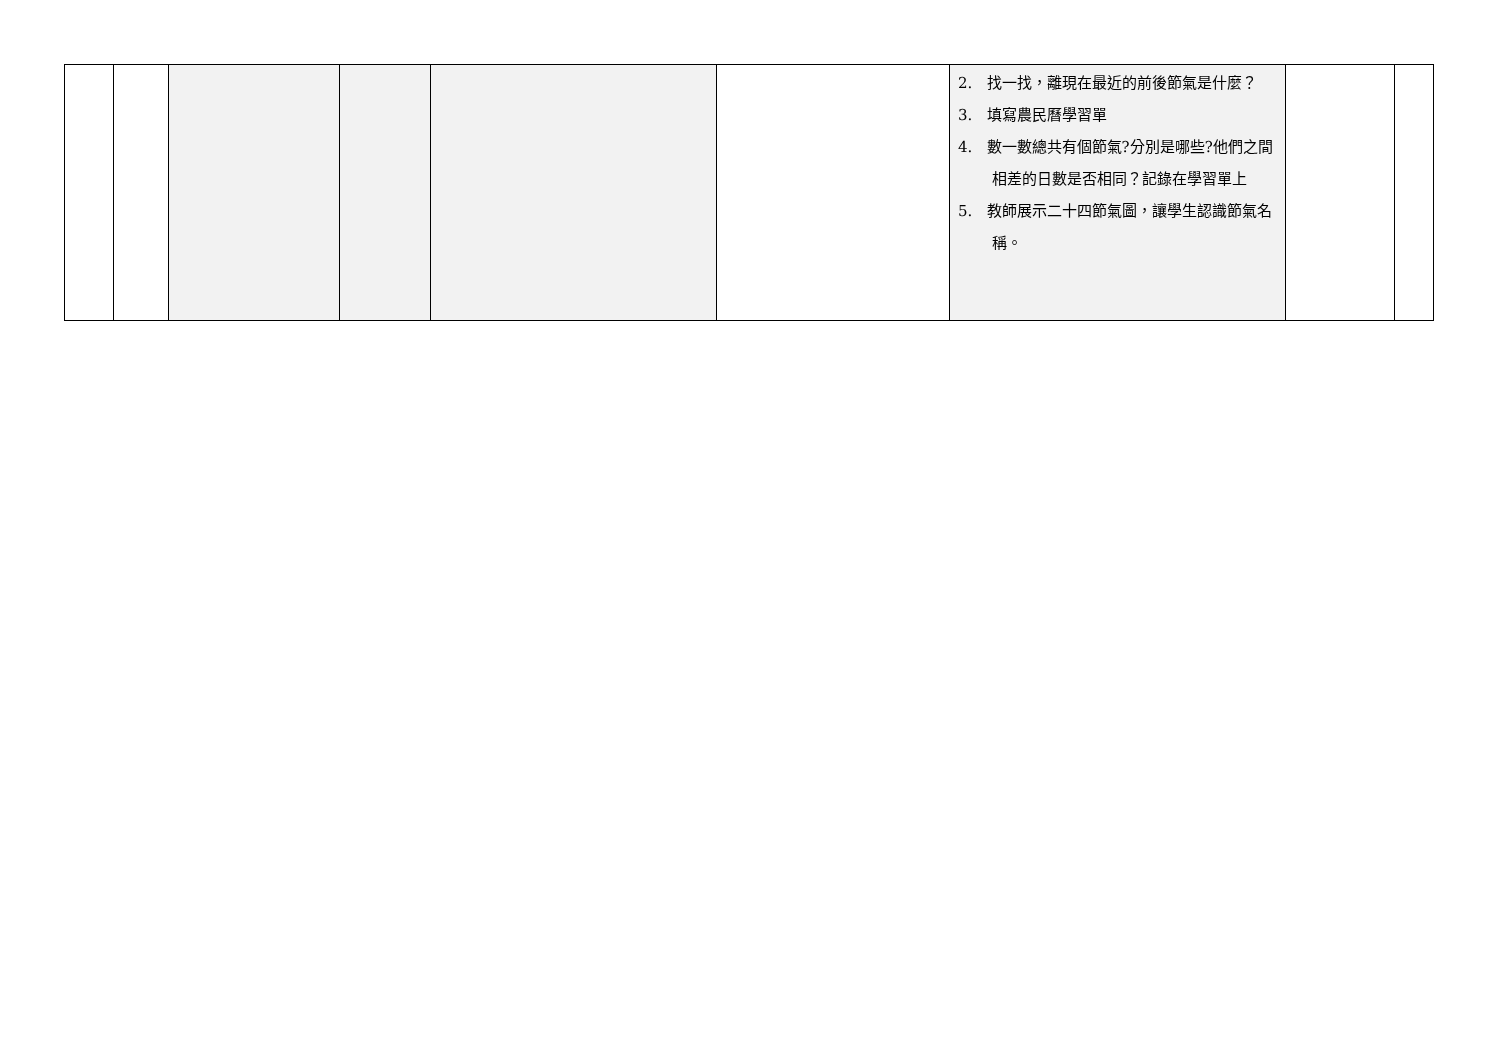| | | | | | | 2. 找一找，離現在最近的前後節氣是什麼？ 3. 填寫農民曆學習單 4. 數一數總共有個節氣?分別是哪些?他們之間相差的日數是否相同？記錄在學習單上 5. 教師展示二十四節氣圖，讓學生認識節氣名稱。 | | |